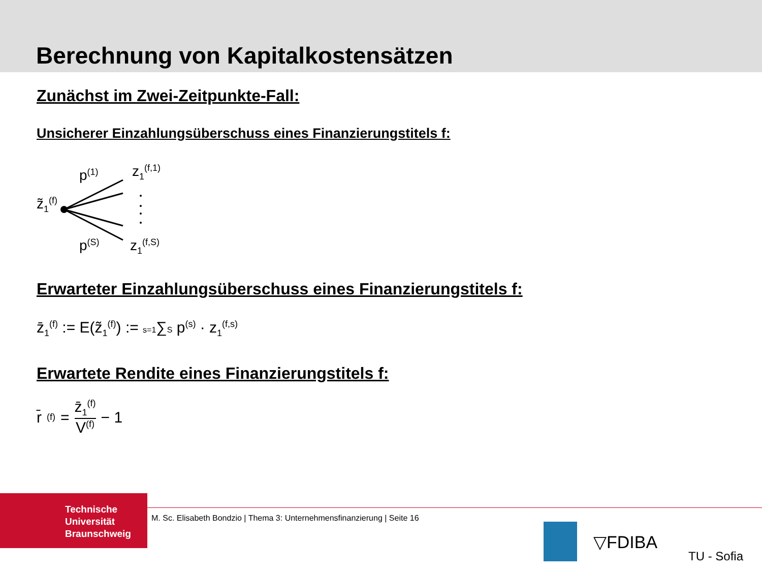Berechnung von Kapitalkostensätzen
Zunächst im Zwei-Zeitpunkte-Fall:
Unsicherer Einzahlungsüberschuss eines Finanzierungstitels f:
z̃<sub>1</sub><sup>(f)</sup>
p<sup>(1)</sup>
p<sup>(S)</sup>
z<sub>1</sub><sup>(f,1)</sup>
z<sub>1</sub><sup>(f,S)</sup>
Erwarteter Einzahlungsüberschuss eines Finanzierungstitels f:
z̄<sub>1</sub><sup>(f)</sup> := E(z̃<sub>1</sub><sup>(f)</sup>) := s=1∑S p<sup>(s)</sup> · z<sub>1</sub><sup>(f,s)</sup>
Erwartete Rendite eines Finanzierungstitels f:
r̄<sup>(f)</sup> = z̄<sub>1</sub><sup>(f)</sup> V<sup>(f)</sup> − 1
Technische
Universität
Braunschweig
M. Sc. Elisabeth Bondzio | Thema 3: Unternehmensfinanzierung | Seite 16
▽FDIBA
TU - Sofia